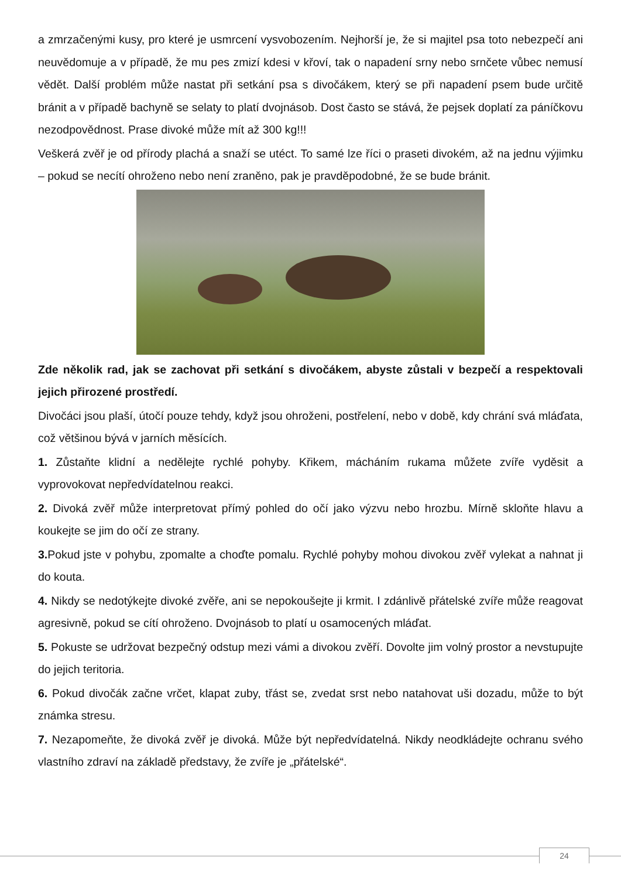a zmrzačenými kusy, pro které je usmrcení vysvobozením. Nejhorší je, že si majitel psa toto nebezpečí ani neuvědomuje a v případě, že mu pes zmizí kdesi v křoví, tak o napadení srny nebo srnčete vůbec nemusí vědět. Další problém může nastat při setkání psa s divočákem, který se při napadení psem bude určitě bránit a v případě bachyně se selaty to platí dvojnásob. Dost často se stává, že pejsek doplatí za páníčkovu nezodpovědnost. Prase divoké může mít až 300 kg!!!
Veškerá zvěř je od přírody plachá a snaží se utéct. To samé lze říci o praseti divokém, až na jednu výjimku – pokud se necítí ohroženo nebo není zraněno, pak je pravděpodobné, že se bude bránit.
Zde několik rad, jak se zachovat při setkání s divočákem, abyste zůstali v bezpečí a respektovali jejich přirozené prostředí.
Divočáci jsou plaší, útočí pouze tehdy, když jsou ohroženi, postřelení, nebo v době, kdy chrání svá mláďata, což většinou bývá v jarních měsících.
1. Zůstaňte klidní a nedělejte rychlé pohyby. Křikem, mácháním rukama můžete zvíře vyděsit a vyprovokovat nepředvídatelnou reakci.
2. Divoká zvěř může interpretovat přímý pohled do očí jako výzvu nebo hrozbu. Mírně skloňte hlavu a koukejte se jim do očí ze strany.
3. Pokud jste v pohybu, zpomalte a choďte pomalu. Rychlé pohyby mohou divokou zvěř vylekat a nahnat ji do kouta.
4. Nikdy se nedotýkejte divoké zvěře, ani se nepokoušejte ji krmit. I zdánlivě přátelské zvíře může reagovat agresivně, pokud se cítí ohroženo. Dvojnásob to platí u osamocených mláďat.
5. Pokuste se udržovat bezpečný odstup mezi vámi a divokou zvěří. Dovolte jim volný prostor a nevstupujte do jejich teritoria.
6. Pokud divočák začne vrčet, klapat zuby, třást se, zvedat srst nebo natahovat uši dozadu, může to být známka stresu.
7. Nezapomeňte, že divoká zvěř je divoká. Může být nepředvídatelná. Nikdy neodkládejte ochranu svého vlastního zdraví na základě představy, že zvíře je „přátelské“.
24